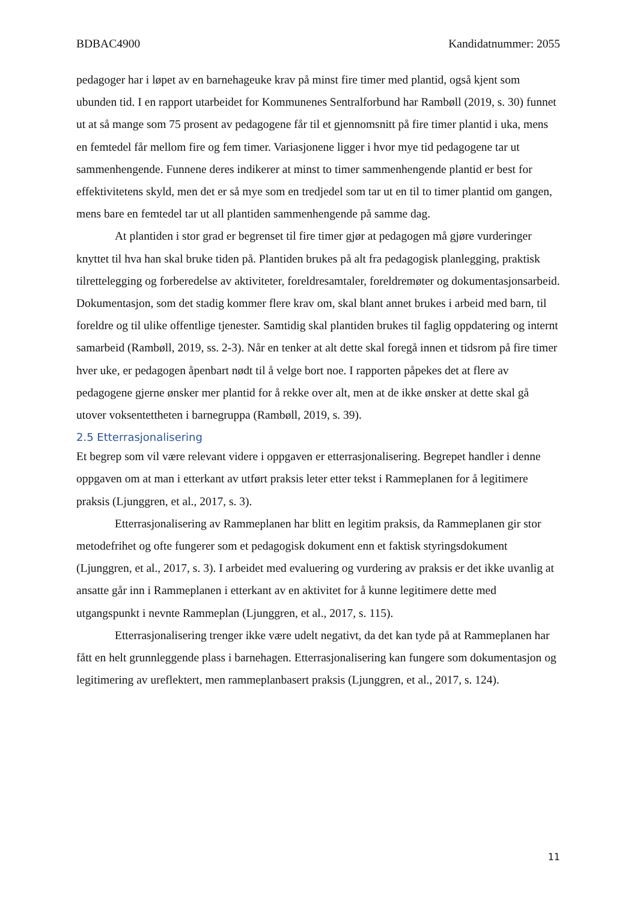BDBAC4900 Kandidatnummer: 2055
pedagoger har i løpet av en barnehageuke krav på minst fire timer med plantid, også kjent som ubunden tid. I en rapport utarbeidet for Kommunenes Sentralforbund har Rambøll (2019, s. 30) funnet ut at så mange som 75 prosent av pedagogene får til et gjennomsnitt på fire timer plantid i uka, mens en femtedel får mellom fire og fem timer. Variasjonene ligger i hvor mye tid pedagogene tar ut sammenhengende. Funnene deres indikerer at minst to timer sammenhengende plantid er best for effektivitetens skyld, men det er så mye som en tredjedel som tar ut en til to timer plantid om gangen, mens bare en femtedel tar ut all plantiden sammenhengende på samme dag.
At plantiden i stor grad er begrenset til fire timer gjør at pedagogen må gjøre vurderinger knyttet til hva han skal bruke tiden på. Plantiden brukes på alt fra pedagogisk planlegging, praktisk tilrettelegging og forberedelse av aktiviteter, foreldresamtaler, foreldremøter og dokumentasjonsarbeid. Dokumentasjon, som det stadig kommer flere krav om, skal blant annet brukes i arbeid med barn, til foreldre og til ulike offentlige tjenester. Samtidig skal plantiden brukes til faglig oppdatering og internt samarbeid (Rambøll, 2019, ss. 2-3). Når en tenker at alt dette skal foregå innen et tidsrom på fire timer hver uke, er pedagogen åpenbart nødt til å velge bort noe. I rapporten påpekes det at flere av pedagogene gjerne ønsker mer plantid for å rekke over alt, men at de ikke ønsker at dette skal gå utover voksentettheten i barnegruppa (Rambøll, 2019, s. 39).
2.5 Etterrasjonalisering
Et begrep som vil være relevant videre i oppgaven er etterrasjonalisering. Begrepet handler i denne oppgaven om at man i etterkant av utført praksis leter etter tekst i Rammeplanen for å legitimere praksis (Ljunggren, et al., 2017, s. 3).
Etterrasjonalisering av Rammeplanen har blitt en legitim praksis, da Rammeplanen gir stor metodefrihet og ofte fungerer som et pedagogisk dokument enn et faktisk styringsdokument (Ljunggren, et al., 2017, s. 3). I arbeidet med evaluering og vurdering av praksis er det ikke uvanlig at ansatte går inn i Rammeplanen i etterkant av en aktivitet for å kunne legitimere dette med utgangspunkt i nevnte Rammeplan (Ljunggren, et al., 2017, s. 115).
Etterrasjonalisering trenger ikke være udelt negativt, da det kan tyde på at Rammeplanen har fått en helt grunnleggende plass i barnehagen. Etterrasjonalisering kan fungere som dokumentasjon og legitimering av ureflektert, men rammeplanbasert praksis (Ljunggren, et al., 2017, s. 124).
11